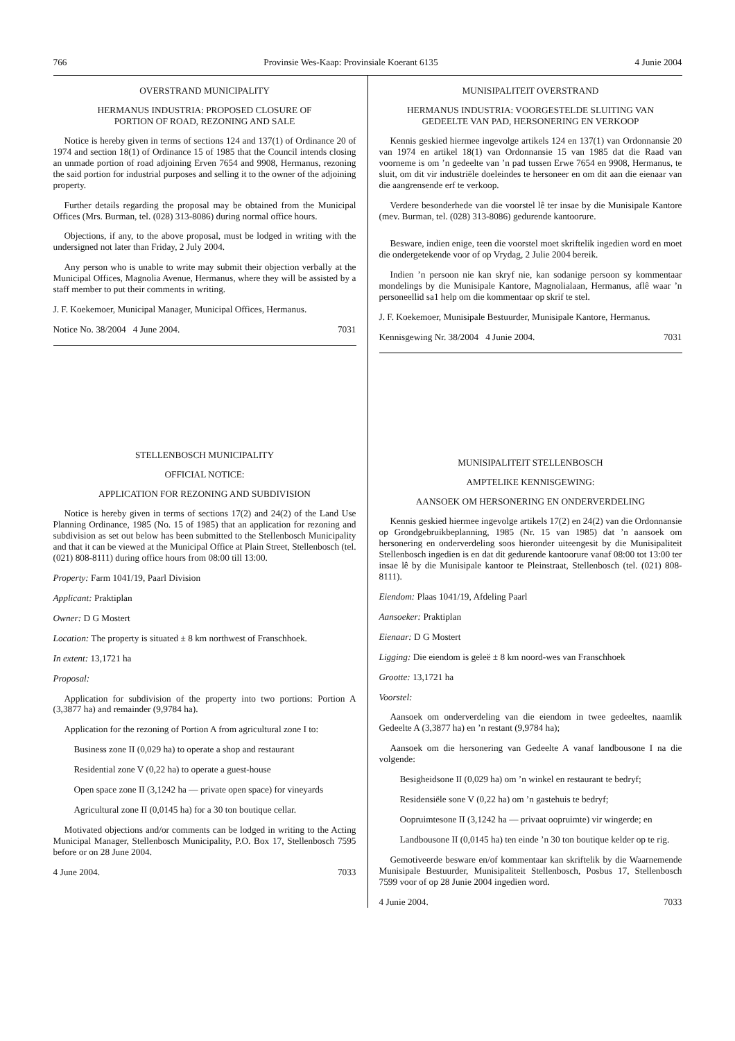766 Provinsie Wes-Kaap: Provinsiale Koerant 6135 4 Junie 2004
OVERSTRAND MUNICIPALITY
HERMANUS INDUSTRIA: PROPOSED CLOSURE OF
PORTION OF ROAD, REZONING AND SALE
Notice is hereby given in terms of sections 124 and 137(1) of Ordinance 20 of 1974 and section 18(1) of Ordinance 15 of 1985 that the Council intends closing an unmade portion of road adjoining Erven 7654 and 9908, Hermanus, rezoning the said portion for industrial purposes and selling it to the owner of the adjoining property.
Further details regarding the proposal may be obtained from the Municipal Offices (Mrs. Burman, tel. (028) 313-8086) during normal office hours.
Objections, if any, to the above proposal, must be lodged in writing with the undersigned not later than Friday, 2 July 2004.
Any person who is unable to write may submit their objection verbally at the Municipal Offices, Magnolia Avenue, Hermanus, where they will be assisted by a staff member to put their comments in writing.
J. F. Koekemoer, Municipal Manager, Municipal Offices, Hermanus.
Notice No. 38/2004 4 June 2004. 7031
STELLENBOSCH MUNICIPALITY
OFFICIAL NOTICE:
APPLICATION FOR REZONING AND SUBDIVISION
Notice is hereby given in terms of sections 17(2) and 24(2) of the Land Use Planning Ordinance, 1985 (No. 15 of 1985) that an application for rezoning and subdivision as set out below has been submitted to the Stellenbosch Municipality and that it can be viewed at the Municipal Office at Plain Street, Stellenbosch (tel. (021) 808-8111) during office hours from 08:00 till 13:00.
Property: Farm 1041/19, Paarl Division
Applicant: Praktiplan
Owner: D G Mostert
Location: The property is situated ± 8 km northwest of Franschhoek.
In extent: 13,1721 ha
Proposal:
Application for subdivision of the property into two portions: Portion A (3,3877 ha) and remainder (9,9784 ha).
Application for the rezoning of Portion A from agricultural zone I to:
Business zone II (0,029 ha) to operate a shop and restaurant
Residential zone V (0,22 ha) to operate a guest-house
Open space zone II (3,1242 ha — private open space) for vineyards
Agricultural zone II (0,0145 ha) for a 30 ton boutique cellar.
Motivated objections and/or comments can be lodged in writing to the Acting Municipal Manager, Stellenbosch Municipality, P.O. Box 17, Stellenbosch 7595 before or on 28 June 2004.
4 June 2004. 7033
MUNISIPALITEIT OVERSTRAND
HERMANUS INDUSTRIA: VOORGESTELDE SLUITING VAN
GEDEELTE VAN PAD, HERSONERING EN VERKOOP
Kennis geskied hiermee ingevolge artikels 124 en 137(1) van Ordonnansie 20 van 1974 en artikel 18(1) van Ordonnansie 15 van 1985 dat die Raad van voorneme is om ’n gedeelte van ’n pad tussen Erwe 7654 en 9908, Hermanus, te sluit, om dit vir industriële doeleindes te hersoneer en om dit aan die eienaar van die aangrensende erf te verkoop.
Verdere besonderhede van die voorstel lê ter insae by die Munisipale Kantore (mev. Burman, tel. (028) 313-8086) gedurende kantoorure.
Besware, indien enige, teen die voorstel moet skriftelik ingedien word en moet die ondergetekende voor of op Vrydag, 2 Julie 2004 bereik.
Indien ’n persoon nie kan skryf nie, kan sodanige persoon sy kommentaar mondelings by die Munisipale Kantore, Magnolialaan, Hermanus, aflê waar ’n personeellid sa1 help om die kommentaar op skrif te stel.
J. F. Koekemoer, Munisipale Bestuurder, Munisipale Kantore, Hermanus.
Kennisgewing Nr. 38/2004 4 Junie 2004. 7031
MUNISIPALITEIT STELLENBOSCH
AMPTELIKE KENNISGEWING:
AANSOEK OM HERSONERING EN ONDERVERDELING
Kennis geskied hiermee ingevolge artikels 17(2) en 24(2) van die Ordonnansie op Grondgebruikbeplanning, 1985 (Nr. 15 van 1985) dat ’n aansoek om hersonering en onderverdeling soos hieronder uiteengesit by die Munisipaliteit Stellenbosch ingedien is en dat dit gedurende kantoorure vanaf 08:00 tot 13:00 ter insae lê by die Munisipale kantoor te Pleinstraat, Stellenbosch (tel. (021) 808-8111).
Eiendom: Plaas 1041/19, Afdeling Paarl
Aansoeker: Praktiplan
Eienaar: D G Mostert
Ligging: Die eiendom is geleë ± 8 km noord-wes van Franschhoek
Grootte: 13,1721 ha
Voorstel:
Aansoek om onderverdeling van die eiendom in twee gedeeltes, naamlik Gedeelte A (3,3877 ha) en ’n restant (9,9784 ha);
Aansoek om die hersonering van Gedeelte A vanaf landbousone I na die volgende:
Besigheidsone II (0,029 ha) om ’n winkel en restaurant te bedryf;
Residensiële sone V (0,22 ha) om ’n gastehuis te bedryf;
Oopruimtesone II (3,1242 ha — privaat oopruimte) vir wingerde; en
Landbousone II (0,0145 ha) ten einde ’n 30 ton boutique kelder op te rig.
Gemotiveerde besware en/of kommentaar kan skriftelik by die Waarnemende Munisipale Bestuurder, Munisipaliteit Stellenbosch, Posbus 17, Stellenbosch 7599 voor of op 28 Junie 2004 ingedien word.
4 Junie 2004. 7033